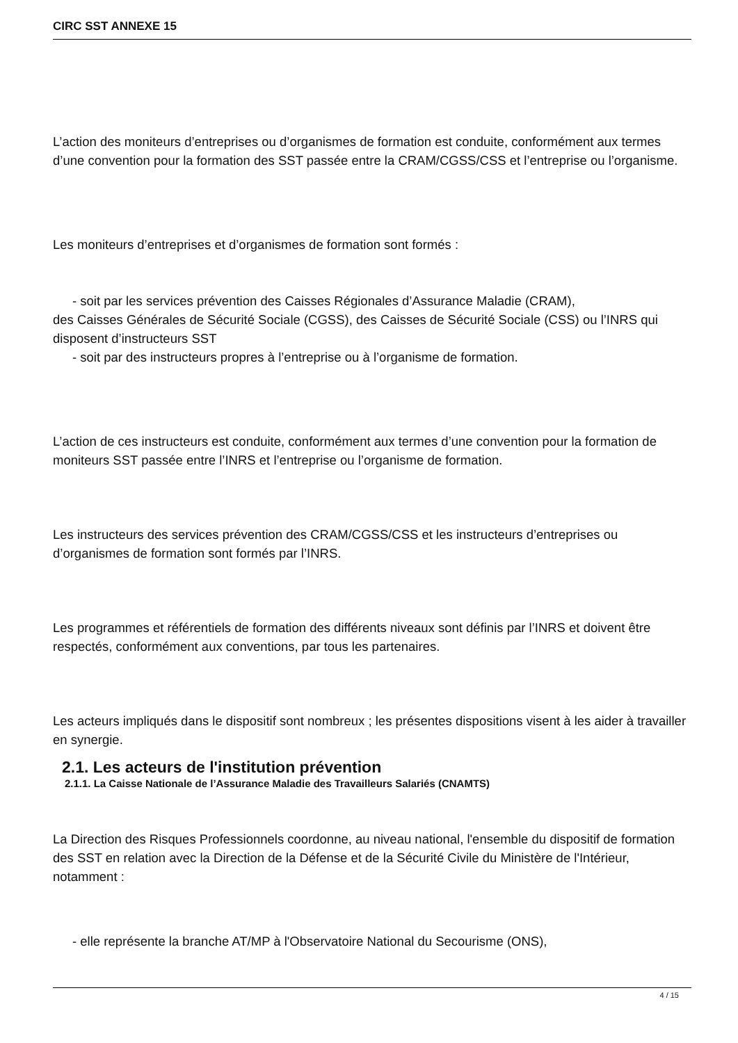CIRC SST ANNEXE 15
L’action des moniteurs d’entreprises ou d’organismes de formation est conduite, conformément aux termes d’une convention pour la formation des SST passée entre la CRAM/CGSS/CSS et l’entreprise ou l’organisme.
Les moniteurs d’entreprises et d’organismes de formation sont formés :
- soit par les services prévention des Caisses Régionales d’Assurance Maladie (CRAM),
des Caisses Générales de Sécurité Sociale (CGSS), des Caisses de Sécurité Sociale (CSS) ou l’INRS qui disposent d’instructeurs SST
- soit par des instructeurs propres à l’entreprise ou à l’organisme de formation.
L’action de ces instructeurs est conduite, conformément aux termes d’une convention pour la formation de moniteurs SST passée entre l’INRS et l’entreprise ou l’organisme de formation.
Les instructeurs des services prévention des CRAM/CGSS/CSS et les instructeurs d’entreprises ou d’organismes de formation sont formés par l’INRS.
Les programmes et référentiels de formation des différents niveaux sont définis par l’INRS et doivent être respectés, conformément aux conventions, par tous les partenaires.
Les acteurs impliqués dans le dispositif sont nombreux ; les présentes dispositions visent à les aider à travailler en synergie.
2.1. Les acteurs de l'institution prévention
2.1.1. La Caisse Nationale de l’Assurance Maladie des Travailleurs Salariés (CNAMTS)
La Direction des Risques Professionnels coordonne, au niveau national, l'ensemble du dispositif de formation des SST en relation avec la Direction de la Défense et de la Sécurité Civile du Ministère de l'Intérieur, notamment :
- elle représente la branche AT/MP à l'Observatoire National du Secourisme (ONS),
4 / 15